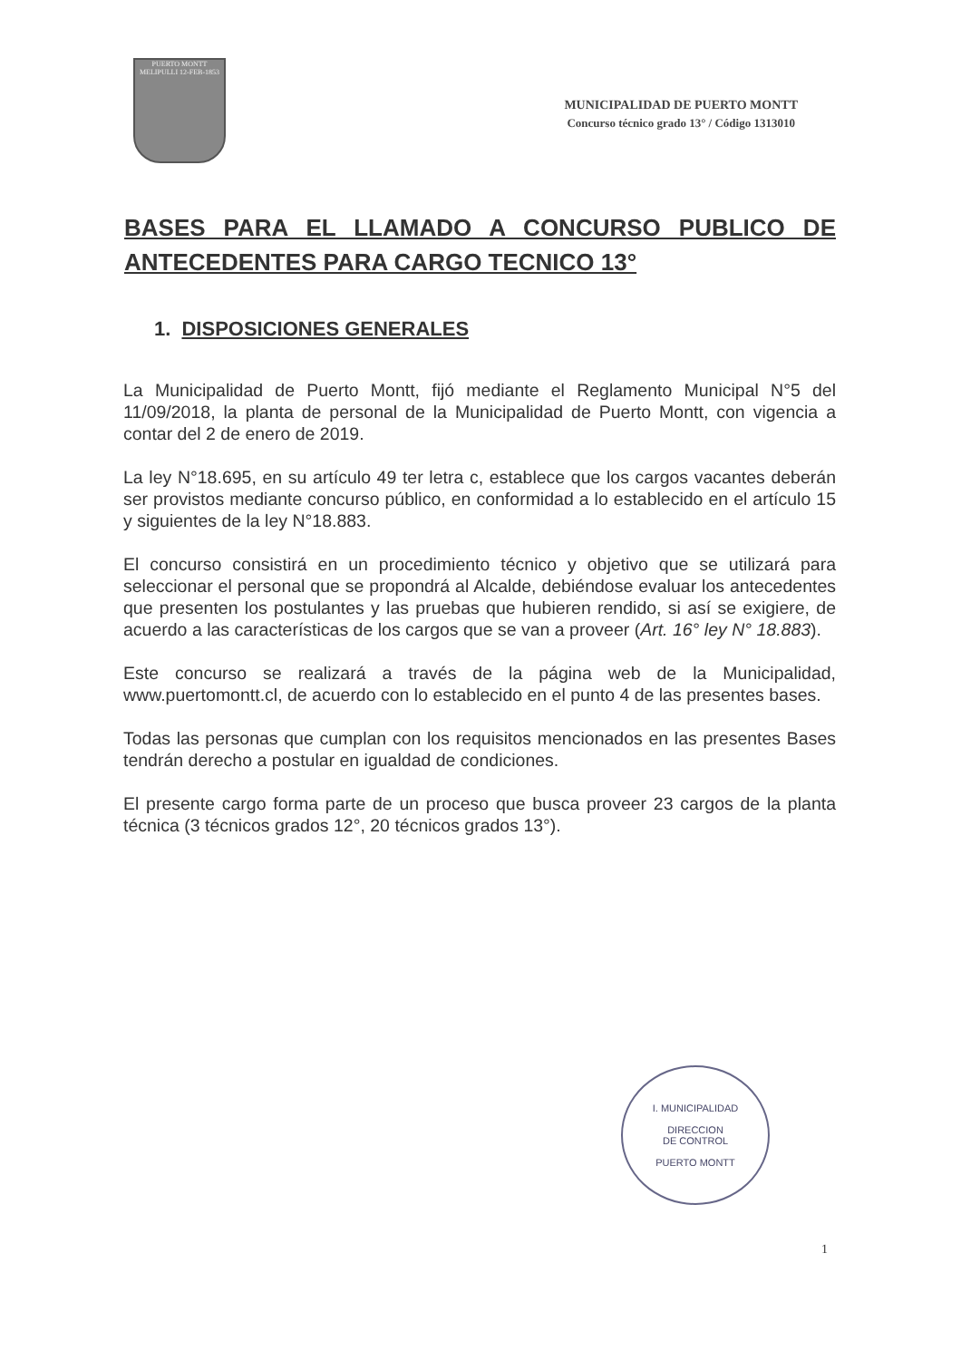PUERTO MONTT
MELIPULLI 12-FEB-1853
MUNICIPALIDAD DE PUERTO MONTT
Concurso técnico grado 13° / Código 1313010
BASES PARA EL LLAMADO A CONCURSO PUBLICO DE ANTECEDENTES PARA CARGO TECNICO 13°
1. DISPOSICIONES GENERALES
La Municipalidad de Puerto Montt, fijó mediante el Reglamento Municipal N°5 del 11/09/2018, la planta de personal de la Municipalidad de Puerto Montt, con vigencia a contar del 2 de enero de 2019.
La ley N°18.695, en su artículo 49 ter letra c, establece que los cargos vacantes deberán ser provistos mediante concurso público, en conformidad a lo establecido en el artículo 15 y siguientes de la ley N°18.883.
El concurso consistirá en un procedimiento técnico y objetivo que se utilizará para seleccionar el personal que se propondrá al Alcalde, debiéndose evaluar los antecedentes que presenten los postulantes y las pruebas que hubieren rendido, si así se exigiere, de acuerdo a las características de los cargos que se van a proveer (Art. 16° ley N° 18.883).
Este concurso se realizará a través de la página web de la Municipalidad, www.puertomontt.cl, de acuerdo con lo establecido en el punto 4 de las presentes bases.
Todas las personas que cumplan con los requisitos mencionados en las presentes Bases tendrán derecho a postular en igualdad de condiciones.
El presente cargo forma parte de un proceso que busca proveer 23 cargos de la planta técnica (3 técnicos grados 12°, 20 técnicos grados 13°).
I. MUNICIPALIDAD
DIRECCION
DE CONTROL
PUERTO MONTT
1